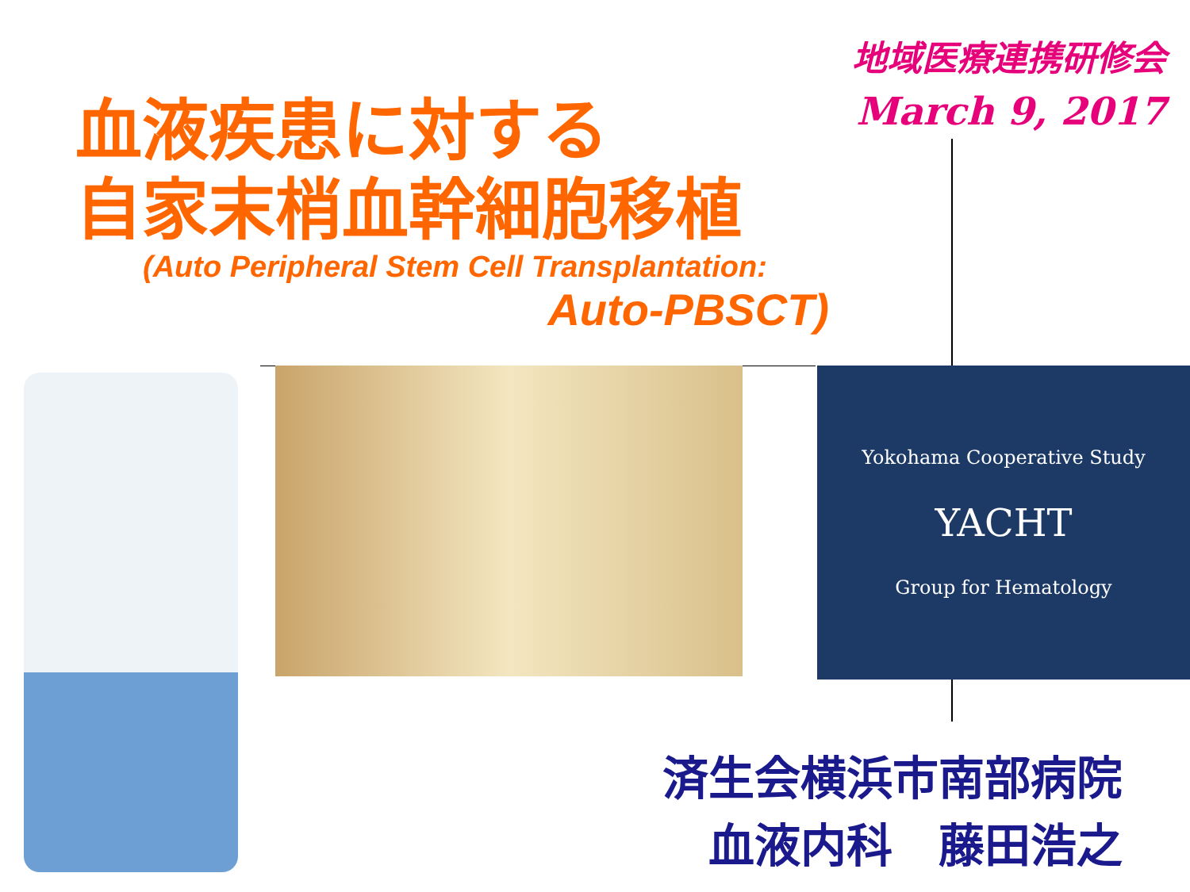地域医療連携研修会
March 9, 2017
血液疾患に対する
自家末梢血幹細胞移植
(Auto Peripheral Stem Cell Transplantation:
Auto-PBSCT)
Yokohama Cooperative Study
YACHT
Group for Hematology
済生会横浜市南部病院
血液内科　藤田浩之